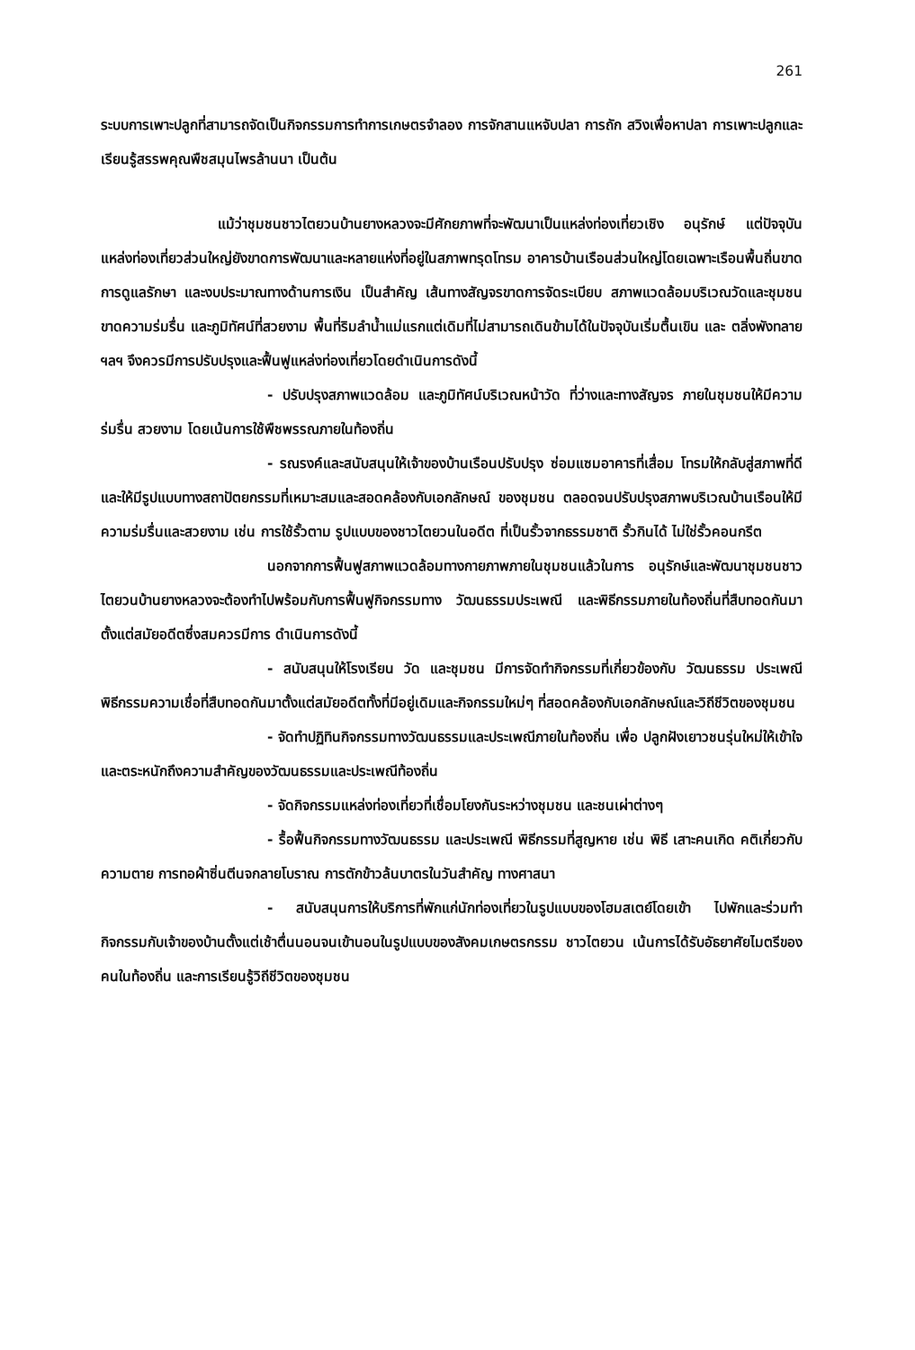261
ระบบการเพาะปลูกที่สามารถจัดเป็นกิจกรรมการทำการเกษตรจำลอง การจักสานแหจับปลา การถัก สวิงเพื่อหาปลา การเพาะปลูกและเรียนรู้สรรพคุณพืชสมุนไพรล้านนา เป็นต้น
แม้ว่าชุมชนชาวไตยวนบ้านยางหลวงจะมีศักยภาพที่จะพัฒนาเป็นแหล่งท่องเที่ยวเชิง อนุรักษ์ แต่ปัจจุบันแหล่งท่องเที่ยวส่วนใหญ่ยังขาดการพัฒนาและหลายแห่งที่อยู่ในสภาพทรุดโทรม อาคารบ้านเรือนส่วนใหญ่โดยเฉพาะเรือนพื้นถิ่นขาดการดูแลรักษา และงบประมาณทางด้านการเงิน เป็นสำคัญ เส้นทางสัญจรขาดการจัดระเบียบ สภาพแวดล้อมบริเวณวัดและชุมชนขาดความร่มรื่น และภูมิทัศน์ที่สวยงาม พื้นที่ริมลำน้ำแม่แรกแต่เดิมที่ไม่สามารถเดินข้ามได้ในปัจจุบันเริ่มตื้นเขิน และ ตลิ่งพังทลาย ฯลฯ จึงควรมีการปรับปรุงและฟื้นฟูแหล่งท่องเที่ยวโดยดำเนินการดังนี้
- ปรับปรุงสภาพแวดล้อม และภูมิทัศน์บริเวณหน้าวัด ที่ว่างและทางสัญจร ภายในชุมชนให้มีความร่มรื่น สวยงาม โดยเน้นการใช้พืชพรรณภายในท้องถิ่น
- รณรงค์และสนับสนุนให้เจ้าของบ้านเรือนปรับปรุง ซ่อมแซมอาคารที่เสื่อม โทรมให้กลับสู่สภาพที่ดี และให้มีรูปแบบทางสถาปัตยกรรมที่เหมาะสมและสอดคล้องกับเอกลักษณ์ ของชุมชน ตลอดจนปรับปรุงสภาพบริเวณบ้านเรือนให้มีความร่มรื่นและสวยงาม เช่น การใช้รั้วตาม รูปแบบของชาวไตยวนในอดีต ที่เป็นรั้วจากธรรมชาติ รั้วกินได้ ไม่ใช่รั้วคอนกรีต
นอกจากการฟื้นฟูสภาพแวดล้อมทางกายภาพภายในชุมชนแล้วในการ อนุรักษ์และพัฒนาชุมชนชาวไตยวนบ้านยางหลวงจะต้องทำไปพร้อมกับการฟื้นฟูกิจกรรมทาง วัฒนธรรมประเพณี และพิธีกรรมภายในท้องถิ่นที่สืบทอดกันมาตั้งแต่สมัยอดีตซึ่งสมควรมีการ ดำเนินการดังนี้
- สนับสนุนให้โรงเรียน วัด และชุมชน มีการจัดทำกิจกรรมที่เกี่ยวข้องกับ วัฒนธรรม ประเพณี พิธีกรรมความเชื่อที่สืบทอดกันมาตั้งแต่สมัยอดีตทั้งที่มีอยู่เดิมและกิจกรรมใหม่ๆ ที่สอดคล้องกับเอกลักษณ์และวิถีชีวิตของชุมชน
- จัดทำปฏิทินกิจกรรมทางวัฒนธรรมและประเพณีภายในท้องถิ่น เพื่อ ปลูกฝังเยาวชนรุ่นใหม่ให้เข้าใจและตระหนักถึงความสำคัญของวัฒนธรรมและประเพณีท้องถิ่น
- จัดกิจกรรมแหล่งท่องเที่ยวที่เชื่อมโยงกันระหว่างชุมชน และชนเผ่าต่างๆ
- รื้อฟื้นกิจกรรมทางวัฒนธรรม และประเพณี พิธีกรรมที่สูญหาย เช่น พิธี เสาะคนเกิด คติเกี่ยวกับความตาย การทอผ้าซิ่นตีนจกลายโบราณ การตักข้าวล้นบาตรในวันสำคัญ ทางศาสนา
- สนับสนุนการให้บริการที่พักแก่นักท่องเที่ยวในรูปแบบของโฮมสเตย์โดยเข้า ไปพักและร่วมทำกิจกรรมกับเจ้าของบ้านตั้งแต่เช้าตื่นนอนจนเข้านอนในรูปแบบของสังคมเกษตรกรรม ชาวไตยวน เน้นการได้รับอัธยาศัยไมตรีของคนในท้องถิ่น และการเรียนรู้วิถีชีวิตของชุมชน